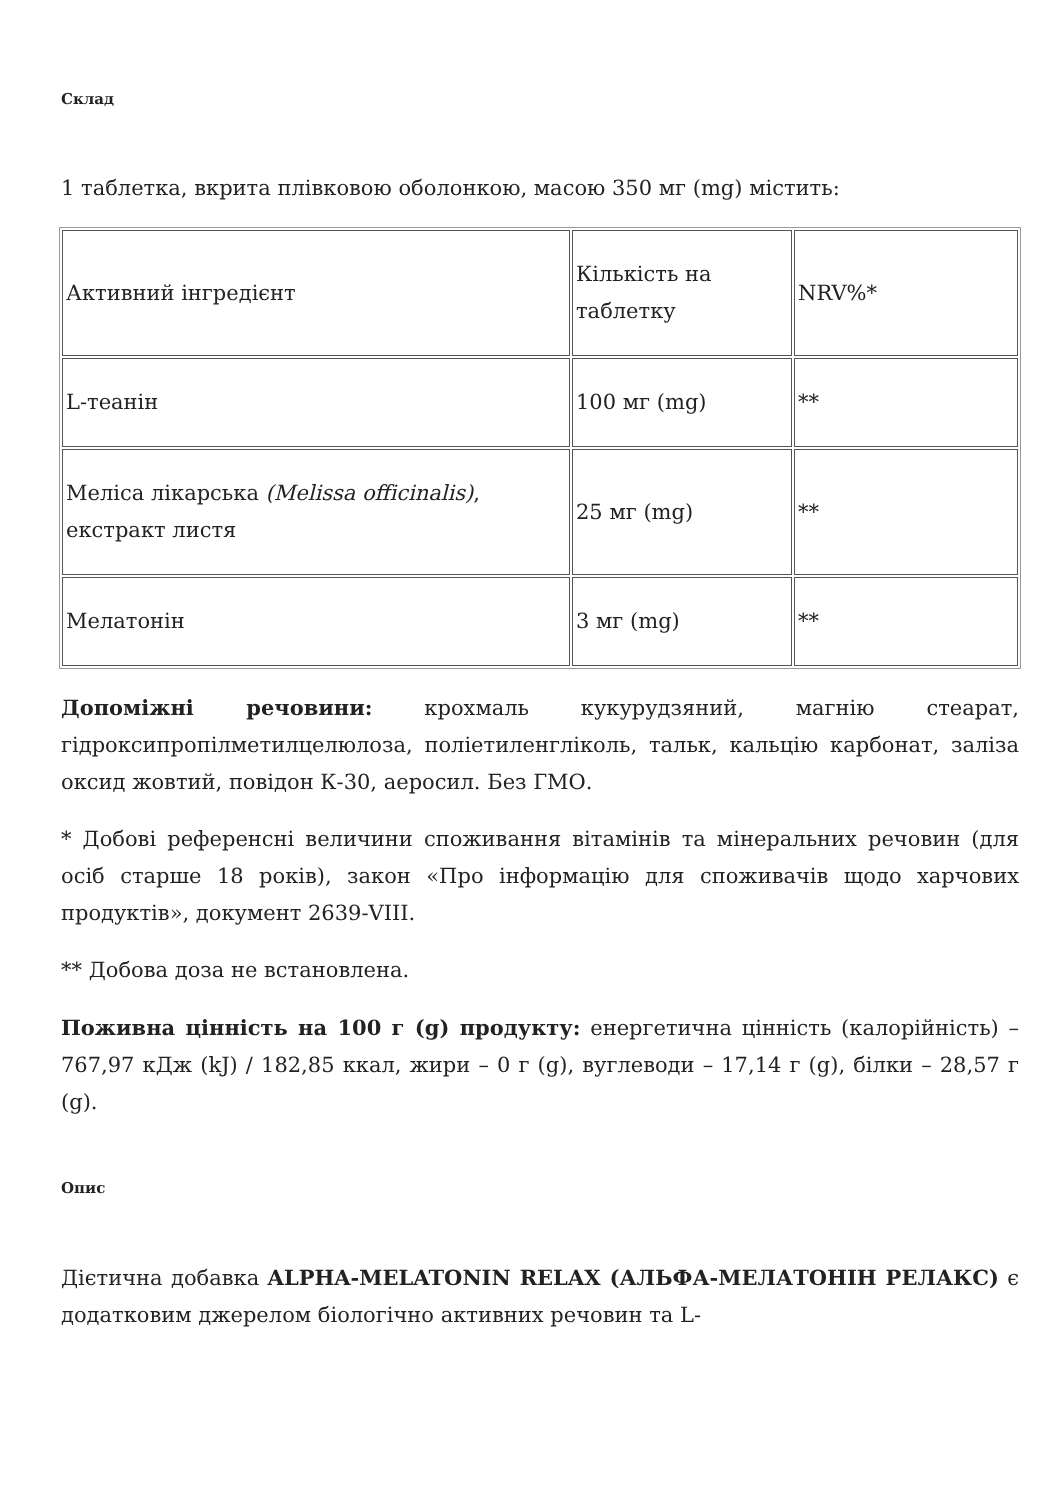Склад
1 таблетка, вкрита плівковою оболонкою, масою 350 мг (mg) містить:
| Активний інгредієнт | Кількість на таблетку | NRV%* |
| L-теанін | 100 мг (mg) | ** |
| Меліса лікарська (Melissa officinalis) , екстракт листя | 25 мг (mg) | ** |
| Мелатонін | 3 мг (mg) | ** |
Допоміжні речовини: крохмаль кукурудзяний, магнію стеарат, гідроксипропілметилцелюлоза, поліетиленгліколь, тальк, кальцію карбонат, заліза оксид жовтий, повідон К-30, аеросил. Без ГМО.
* Добові референсні величини споживання вітамінів та мінеральних речовин (для осіб старше 18 років), закон «Про інформацію для споживачів щодо харчових продуктів», документ 2639-VIII.
** Добова доза не встановлена.
Поживна цінність на 100 г (g) продукту: енергетична цінність (калорійність) – 767,97 кДж (kJ) / 182,85 ккал, жири – 0 г (g), вуглеводи – 17,14 г (g), білки – 28,57 г (g).
Опис
Дієтична добавка ALPHA-MELATONIN RELAX (АЛЬФА-МЕЛАТОНІН РЕЛАКС) є додатковим джерелом біологічно активних речовин та L-